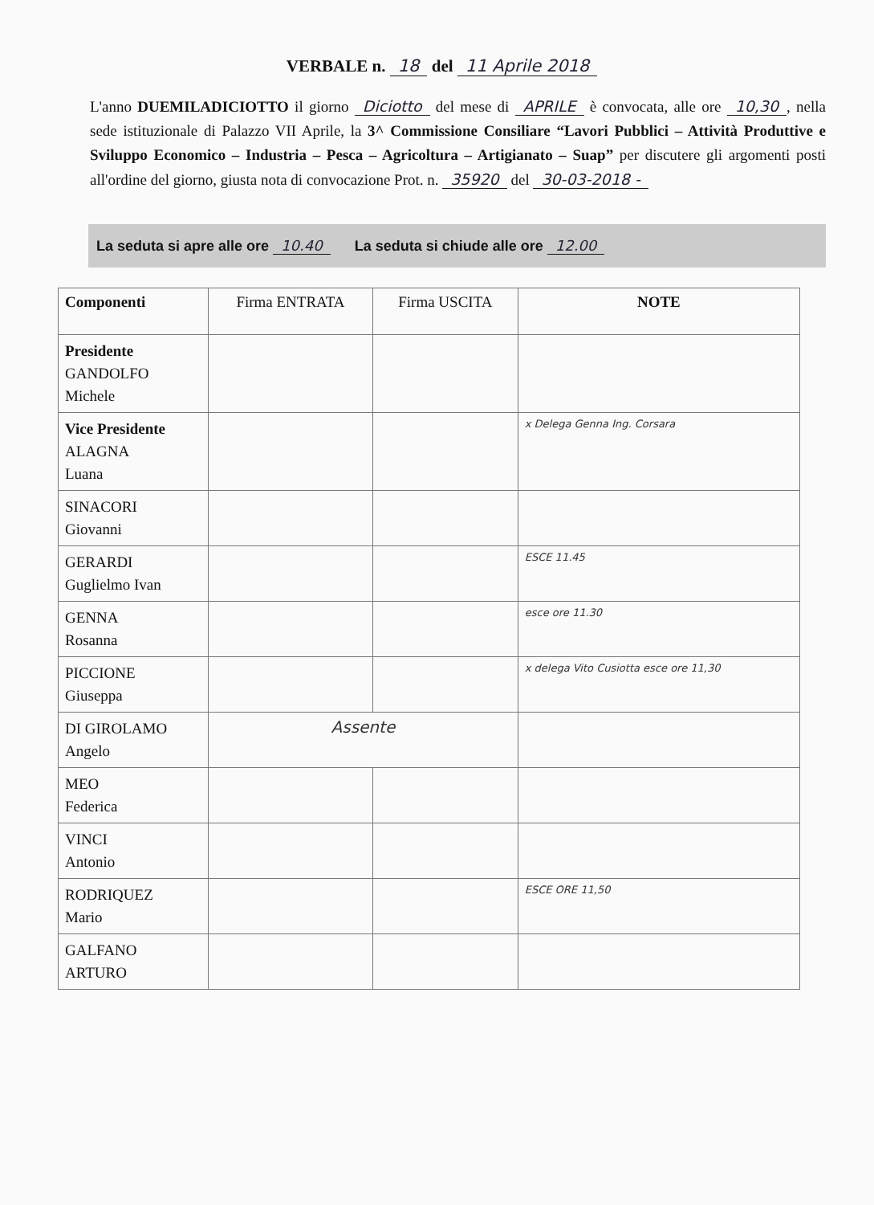VERBALE n. 18 del 11 Aprile 2018
L'anno DUEMILADICIOTTO il giorno Diciotto del mese di APRILE è convocata, alle ore 10,30, nella sede istituzionale di Palazzo VII Aprile, la 3^ Commissione Consiliare “Lavori Pubblici – Attività Produttive e Sviluppo Economico – Industria – Pesca – Agricoltura – Artigianato – Suap” per discutere gli argomenti posti all'ordine del giorno, giusta nota di convocazione Prot. n. 35920 del 30-03-2018 -
La seduta si apre alle ore 10.40 La seduta si chiude alle ore 12.00
| Componenti | Firma ENTRATA | Firma USCITA | NOTE |
| --- | --- | --- | --- |
| Presidente GANDOLFO Michele | | | |
| Vice Presidente ALAGNA Luana | | | x Delega Genna Ing. Corsara |
| SINACORI Giovanni | | | |
| GERARDI Guglielmo Ivan | | | ESCE 11.45 |
| GENNA Rosanna | | | esce ore 11.30 |
| PICCIONE Giuseppa | | | x delega Vito Cusiotta esce ore 11,30 |
| DI GIROLAMO Angelo | Assente | | |
| MEO Federica | | | |
| VINCI Antonio | | | |
| RODRIQUEZ Mario | | | ESCE ORE 11,50 |
| GALFANO ARTURO | | | |